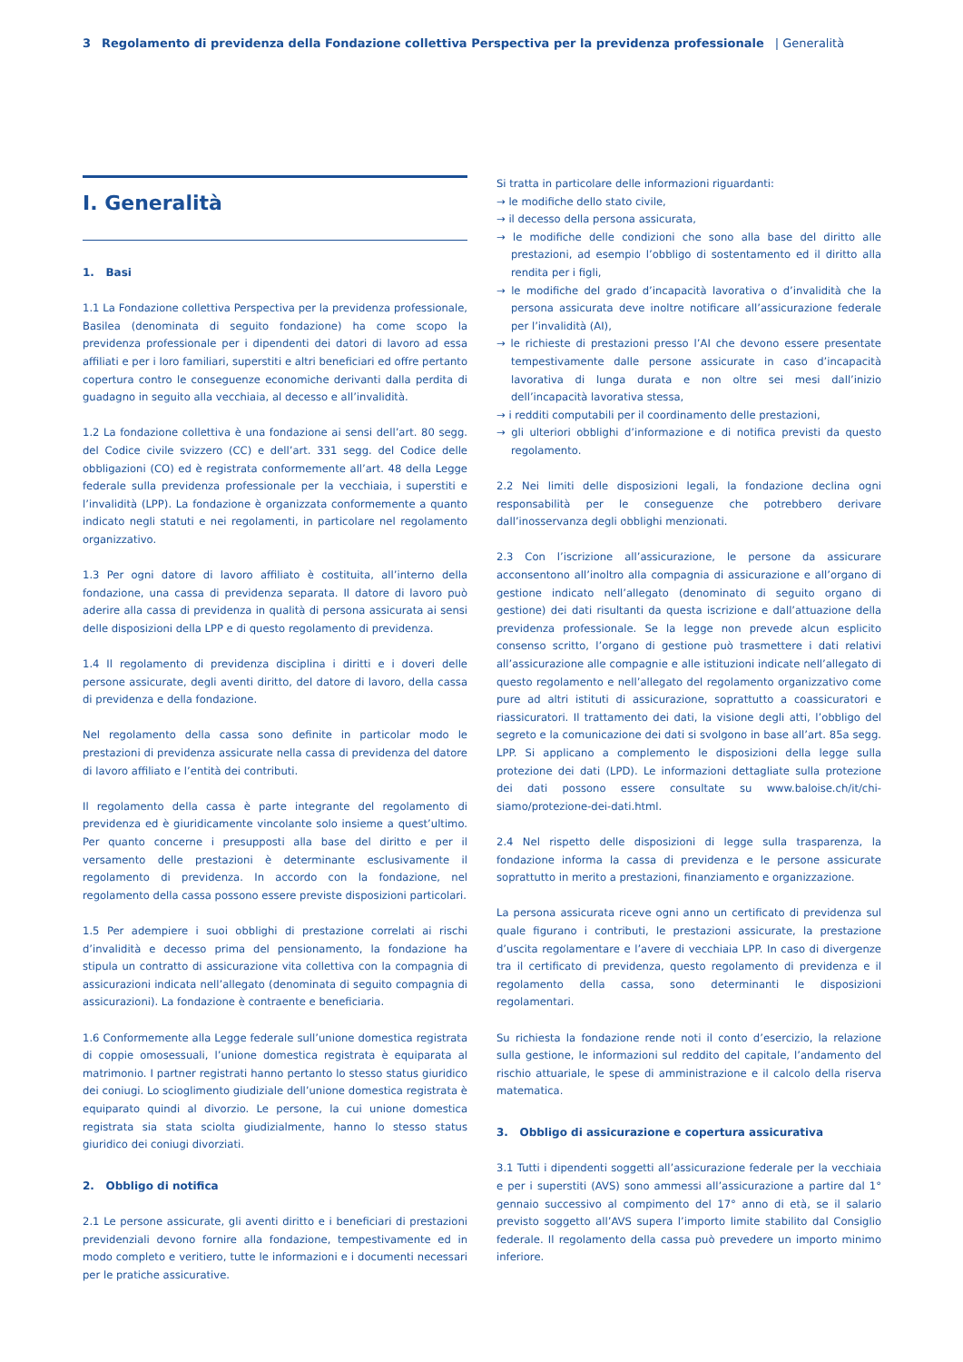3 Regolamento di previdenza della Fondazione collettiva Perspectiva per la previdenza professionale | Generalità
I. Generalità
1. Basi
1.1 La Fondazione collettiva Perspectiva per la previdenza professionale, Basilea (denominata di seguito fondazione) ha come scopo la previdenza professionale per i dipendenti dei datori di lavoro ad essa affiliati e per i loro familiari, superstiti e altri beneficiari ed offre pertanto copertura contro le conseguenze economiche derivanti dalla perdita di guadagno in seguito alla vecchiaia, al decesso e all’invalidità.
1.2 La fondazione collettiva è una fondazione ai sensi dell’art. 80 segg. del Codice civile svizzero (CC) e dell’art. 331 segg. del Codice delle obbligazioni (CO) ed è registrata conformemente all’art. 48 della Legge federale sulla previdenza professionale per la vecchiaia, i superstiti e l’invalidità (LPP). La fondazione è organizzata conformemente a quanto indicato negli statuti e nei regolamenti, in particolare nel regolamento organizzativo.
1.3 Per ogni datore di lavoro affiliato è costituita, all’interno della fondazione, una cassa di previdenza separata. Il datore di lavoro può aderire alla cassa di previdenza in qualità di persona assicurata ai sensi delle disposizioni della LPP e di questo regolamento di previdenza.
1.4 Il regolamento di previdenza disciplina i diritti e i doveri delle persone assicurate, degli aventi diritto, del datore di lavoro, della cassa di previdenza e della fondazione.
Nel regolamento della cassa sono definite in particolar modo le prestazioni di previdenza assicurate nella cassa di previdenza del datore di lavoro affiliato e l’entità dei contributi.
Il regolamento della cassa è parte integrante del regolamento di previdenza ed è giuridicamente vincolante solo insieme a quest’ultimo. Per quanto concerne i presupposti alla base del diritto e per il versamento delle prestazioni è determinante esclusivamente il regolamento di previdenza. In accordo con la fondazione, nel regolamento della cassa possono essere previste disposizioni particolari.
1.5 Per adempiere i suoi obblighi di prestazione correlati ai rischi d’invalidità e decesso prima del pensionamento, la fondazione ha stipula un contratto di assicurazione vita collettiva con la compagnia di assicurazioni indicata nell’allegato (denominata di seguito compagnia di assicurazioni). La fondazione è contraente e beneficiaria.
1.6 Conformemente alla Legge federale sull’unione domestica registrata di coppie omosessuali, l’unione domestica registrata è equiparata al matrimonio. I partner registrati hanno pertanto lo stesso status giuridico dei coniugi. Lo scioglimento giudiziale dell’unione domestica registrata è equiparato quindi al divorzio. Le persone, la cui unione domestica registrata sia stata sciolta giudizialmente, hanno lo stesso status giuridico dei coniugi divorziati.
2. Obbligo di notifica
2.1 Le persone assicurate, gli aventi diritto e i beneficiari di prestazioni previdenziali devono fornire alla fondazione, tempestivamente ed in modo completo e veritiero, tutte le informazioni e i documenti necessari per le pratiche assicurative.
Si tratta in particolare delle informazioni riguardanti:
→ le modifiche dello stato civile,
→ il decesso della persona assicurata,
→ le modifiche delle condizioni che sono alla base del diritto alle prestazioni, ad esempio l’obbligo di sostentamento ed il diritto alla rendita per i figli,
→ le modifiche del grado d’incapacità lavorativa o d’invalidità che la persona assicurata deve inoltre notificare all’assicurazione federale per l’invalidità (AI),
→ le richieste di prestazioni presso l’AI che devono essere presentate tempestivamente dalle persone assicurate in caso d’incapacità lavorativa di lunga durata e non oltre sei mesi dall’inizio dell’incapacità lavorativa stessa,
→ i redditi computabili per il coordinamento delle prestazioni,
→ gli ulteriori obblighi d’informazione e di notifica previsti da questo regolamento.
2.2 Nei limiti delle disposizioni legali, la fondazione declina ogni responsabilità per le conseguenze che potrebbero derivare dall’inosservanza degli obblighi menzionati.
2.3 Con l’iscrizione all’assicurazione, le persone da assicurare acconsentono all’inoltro alla compagnia di assicurazione e all’organo di gestione indicato nell’allegato (denominato di seguito organo di gestione) dei dati risultanti da questa iscrizione e dall’attuazione della previdenza professionale. Se la legge non prevede alcun esplicito consenso scritto, l’organo di gestione può trasmettere i dati relativi all’assicurazione alle compagnie e alle istituzioni indicate nell’allegato di questo regolamento e nell’allegato del regolamento organizzativo come pure ad altri istituti di assicurazione, soprattutto a coassicuratori e riassicuratori. Il trattamento dei dati, la visione degli atti, l’obbligo del segreto e la comunicazione dei dati si svolgono in base all’art. 85a segg. LPP. Si applicano a complemento le disposizioni della legge sulla protezione dei dati (LPD). Le informazioni dettagliate sulla protezione dei dati possono essere consultate su www.baloise.ch/it/chi-siamo/protezione-dei-dati.html.
2.4 Nel rispetto delle disposizioni di legge sulla trasparenza, la fondazione informa la cassa di previdenza e le persone assicurate soprattutto in merito a prestazioni, finanziamento e organizzazione.
La persona assicurata riceve ogni anno un certificato di previdenza sul quale figurano i contributi, le prestazioni assicurate, la prestazione d’uscita regolamentare e l’avere di vecchiaia LPP. In caso di divergenze tra il certificato di previdenza, questo regolamento di previdenza e il regolamento della cassa, sono determinanti le disposizioni regolamentari.
Su richiesta la fondazione rende noti il conto d’esercizio, la relazione sulla gestione, le informazioni sul reddito del capitale, l’andamento del rischio attuariale, le spese di amministrazione e il calcolo della riserva matematica.
3. Obbligo di assicurazione e copertura assicurativa
3.1 Tutti i dipendenti soggetti all’assicurazione federale per la vecchiaia e per i superstiti (AVS) sono ammessi all’assicurazione a partire dal 1° gennaio successivo al compimento del 17° anno di età, se il salario previsto soggetto all’AVS supera l’importo limite stabilito dal Consiglio federale. Il regolamento della cassa può prevedere un importo minimo inferiore.